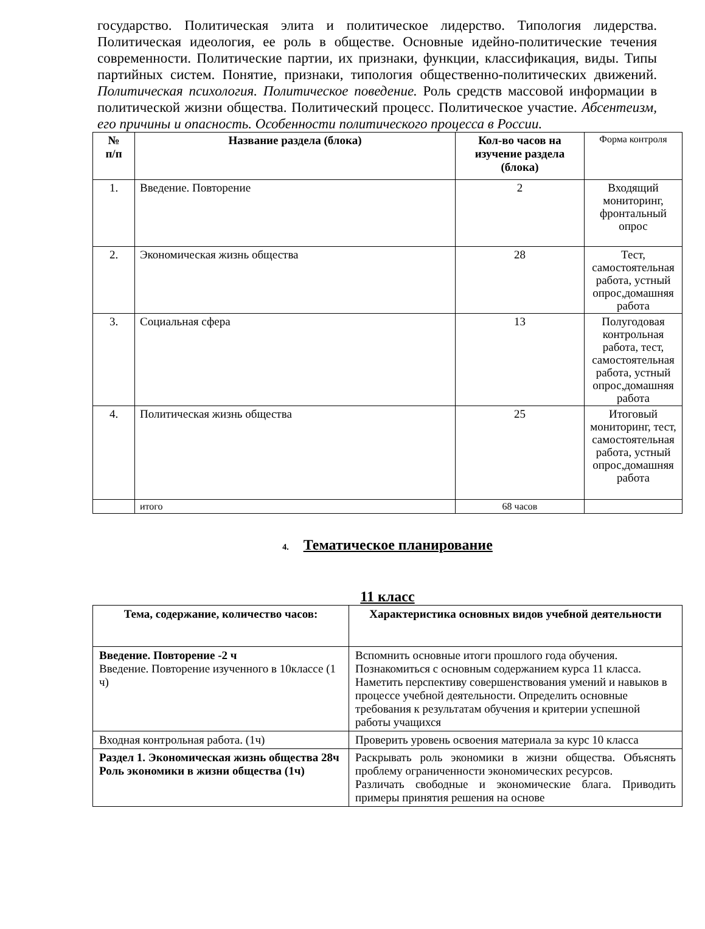государство. Политическая элита и политическое лидерство. Типология лидерства. Политическая идеология, ее роль в обществе. Основные идейно-политические течения современности. Политические партии, их признаки, функции, классификация, виды. Типы партийных систем. Понятие, признаки, типология общественно-политических движений. Политическая психология. Политическое поведение. Роль средств массовой информации в политической жизни общества. Политический процесс. Политическое участие. Абсентеизм, его причины и опасность. Особенности политического процесса в России.
| № п/п | Название раздела (блока) | Кол-во часов на изучение раздела (блока) | Форма контроля |
| --- | --- | --- | --- |
| 1. | Введение. Повторение | 2 | Входящий мониторинг, фронтальный опрос |
| 2. | Экономическая жизнь общества | 28 | Тест, самостоятельная работа, устный опрос,домашняя работа |
| 3. | Социальная сфера | 13 | Полугодовая контрольная работа, тест, самостоятельная работа, устный опрос,домашняя работа |
| 4. | Политическая жизнь общества | 25 | Итоговый мониторинг, тест, самостоятельная работа, устный опрос,домашняя работа |
| | итого | 68 часов | |
4. Тематическое планирование
11 класс
| Тема, содержание, количество часов: | Характеристика основных видов учебной деятельности |
| --- | --- |
| Введение. Повторение -2 ч Введение. Повторение изученного в 10классе (1 ч) | Вспомнить основные итоги прошлого года обучения. Познакомиться с основным содержанием курса 11 класса. Наметить перспективу совершенствования умений и навыков в процессе учебной деятельности. Определить основные требования к результатам обучения и критерии успешной работы учащихся |
| Входная контрольная работа. (1ч) | Проверить уровень освоения материала за курс 10 класса |
| Раздел 1. Экономическая жизнь общества 28ч Роль экономики в жизни общества (1ч) | Раскрывать роль экономики в жизни общества. Объяснять проблему ограниченности экономических ресурсов. Различать свободные и экономические блага. Приводить примеры принятия решения на основе |